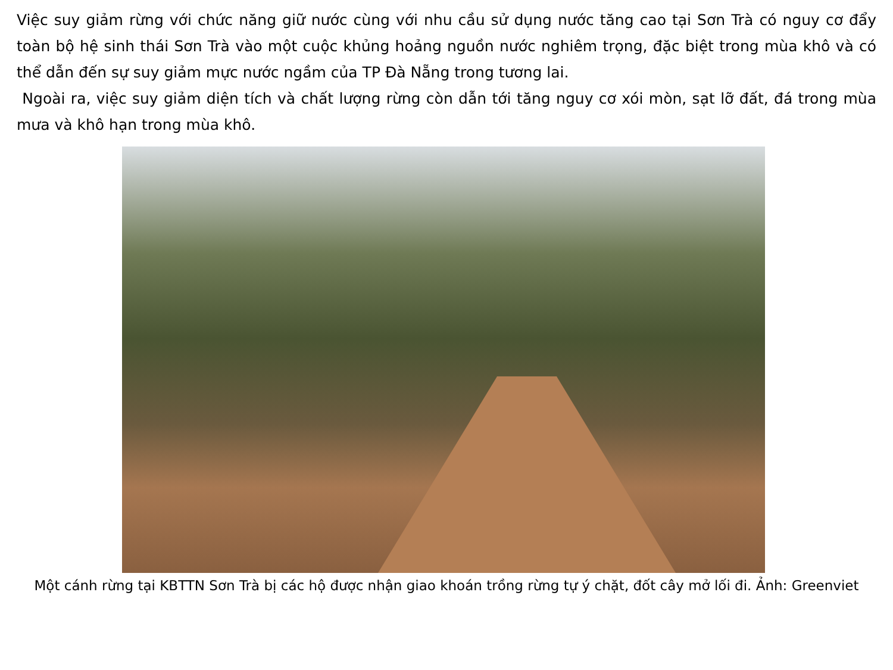Việc suy giảm rừng với chức năng giữ nước cùng với nhu cầu sử dụng nước tăng cao tại Sơn Trà có nguy cơ đẩy toàn bộ hệ sinh thái Sơn Trà vào một cuộc khủng hoảng nguồn nước nghiêm trọng, đặc biệt trong mùa khô và có thể dẫn đến sự suy giảm mực nước ngầm của TP Đà Nẵng trong tương lai.
Ngoài ra, việc suy giảm diện tích và chất lượng rừng còn dẫn tới tăng nguy cơ xói mòn, sạt lỡ đất, đá trong mùa mưa và khô hạn trong mùa khô.
Một cánh rừng tại KBTTN Sơn Trà bị các hộ được nhận giao khoán trồng rừng tự ý chặt, đốt cây mở lối đi. Ảnh: Greenviet